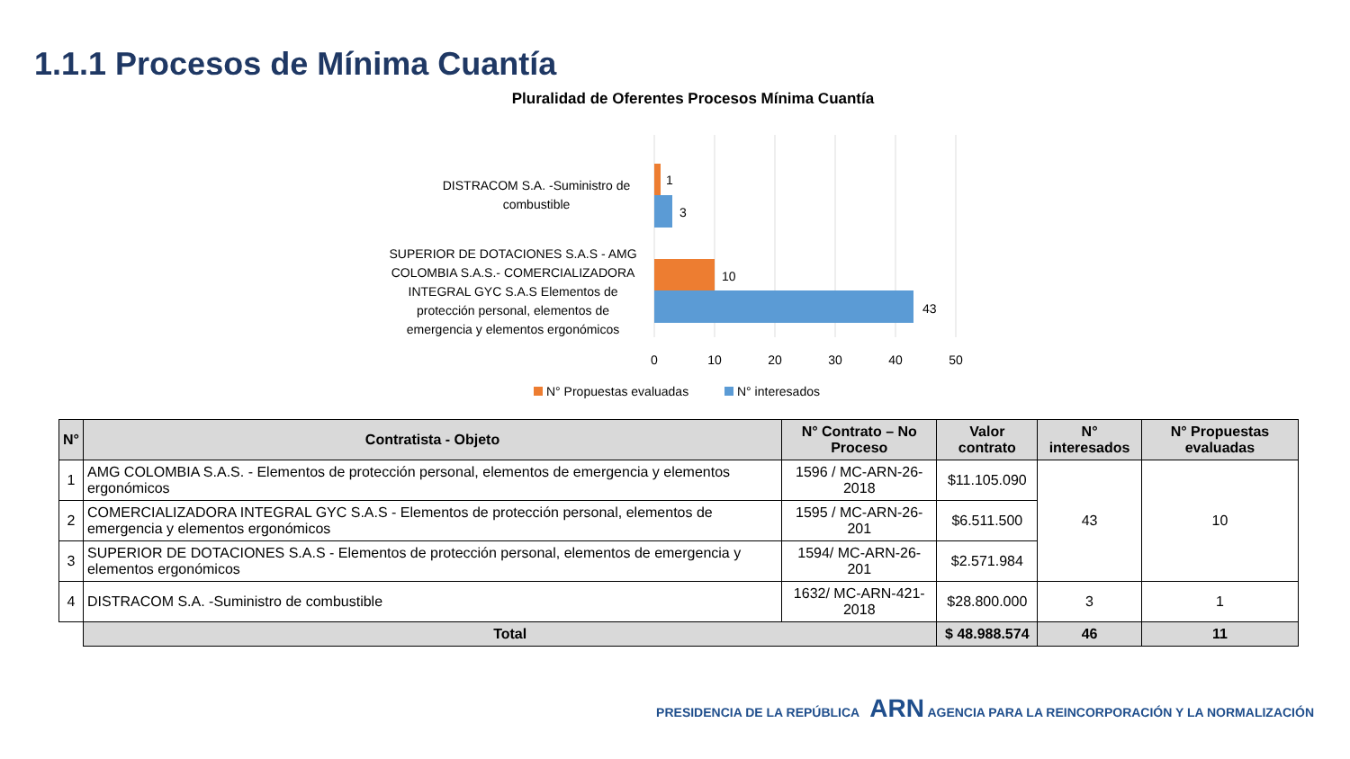1.1.1 Procesos de Mínima Cuantía
Pluralidad de Oferentes Procesos Mínima Cuantía
DISTRACOM S.A. -Suministro de
combustible
1
3
SUPERIOR DE DOTACIONES S.A.S - AMG
COLOMBIA S.A.S.- COMERCIALIZADORA
INTEGRAL GYC S.A.S Elementos de
protección personal, elementos de
emergencia y elementos ergonómicos
10
43
0
10
20
30
40
50
N° Propuestas evaluadas
N° interesados
| N° | Contratista - Objeto | N° Contrato – No Proceso | Valor contrato | N° interesados | N° Propuestas evaluadas |
| --- | --- | --- | --- | --- | --- |
| 1 | AMG COLOMBIA S.A.S. - Elementos de protección personal, elementos de emergencia y elementos ergonómicos | 1596 / MC-ARN-26-2018 | $11.105.090 | 43 | 10 |
| 2 | COMERCIALIZADORA INTEGRAL GYC S.A.S - Elementos de protección personal, elementos de emergencia y elementos ergonómicos | 1595 / MC-ARN-26-201 | $6.511.500 | | |
| 3 | SUPERIOR DE DOTACIONES S.A.S - Elementos de protección personal, elementos de emergencia y elementos ergonómicos | 1594/ MC-ARN-26-201 | $2.571.984 | | |
| 4 | DISTRACOM S.A. -Suministro de combustible | 1632/ MC-ARN-421-2018 | $28.800.000 | 3 | 1 |
| | Total | | $ 48.988.574 | 46 | 11 |
PRESIDENCIA DE LA REPÚBLICA ARN AGENCIA PARA LA REINCORPORACIÓN Y LA NORMALIZACIÓN